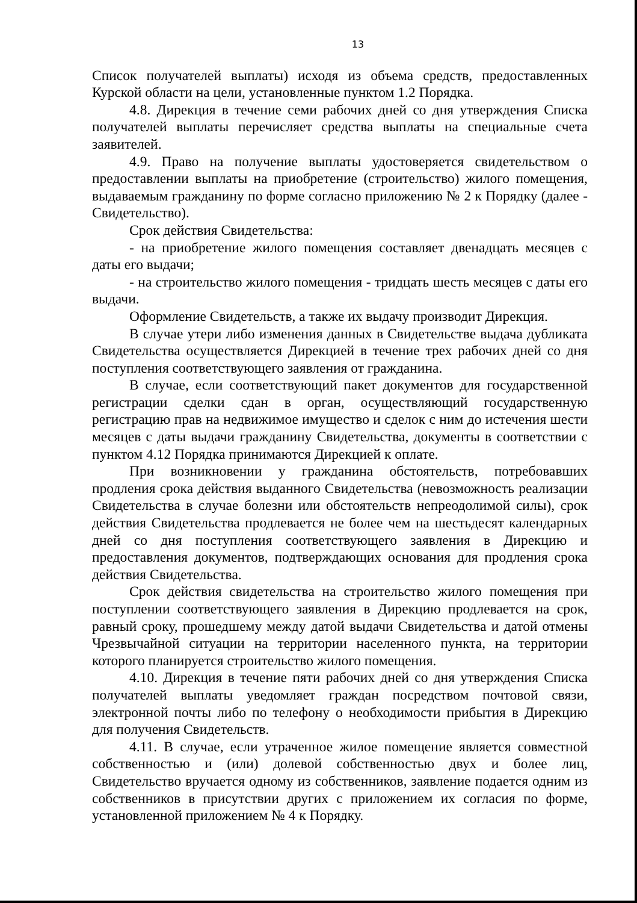13
Список получателей выплаты) исходя из объема средств, предоставленных Курской области на цели, установленные пунктом 1.2 Порядка.
4.8. Дирекция в течение семи рабочих дней со дня утверждения Списка получателей выплаты перечисляет средства выплаты на специальные счета заявителей.
4.9. Право на получение выплаты удостоверяется свидетельством о предоставлении выплаты на приобретение (строительство) жилого помещения, выдаваемым гражданину по форме согласно приложению № 2 к Порядку (далее - Свидетельство).
Срок действия Свидетельства:
- на приобретение жилого помещения составляет двенадцать месяцев с даты его выдачи;
- на строительство жилого помещения - тридцать шесть месяцев с даты его выдачи.
Оформление Свидетельств, а также их выдачу производит Дирекция.
В случае утери либо изменения данных в Свидетельстве выдача дубликата Свидетельства осуществляется Дирекцией в течение трех рабочих дней со дня поступления соответствующего заявления от гражданина.
В случае, если соответствующий пакет документов для государственной регистрации сделки сдан в орган, осуществляющий государственную регистрацию прав на недвижимое имущество и сделок с ним до истечения шести месяцев с даты выдачи гражданину Свидетельства, документы в соответствии с пунктом 4.12 Порядка принимаются Дирекцией к оплате.
При возникновении у гражданина обстоятельств, потребовавших продления срока действия выданного Свидетельства (невозможность реализации Свидетельства в случае болезни или обстоятельств непреодолимой силы), срок действия Свидетельства продлевается не более чем на шестьдесят календарных дней со дня поступления соответствующего заявления в Дирекцию и предоставления документов, подтверждающих основания для продления срока действия Свидетельства.
Срок действия свидетельства на строительство жилого помещения при поступлении соответствующего заявления в Дирекцию продлевается на срок, равный сроку, прошедшему между датой выдачи Свидетельства и датой отмены Чрезвычайной ситуации на территории населенного пункта, на территории которого планируется строительство жилого помещения.
4.10. Дирекция в течение пяти рабочих дней со дня утверждения Списка получателей выплаты уведомляет граждан посредством почтовой связи, электронной почты либо по телефону о необходимости прибытия в Дирекцию для получения Свидетельств.
4.11. В случае, если утраченное жилое помещение является совместной собственностью и (или) долевой собственностью двух и более лиц, Свидетельство вручается одному из собственников, заявление подается одним из собственников в присутствии других с приложением их согласия по форме, установленной приложением № 4 к Порядку.